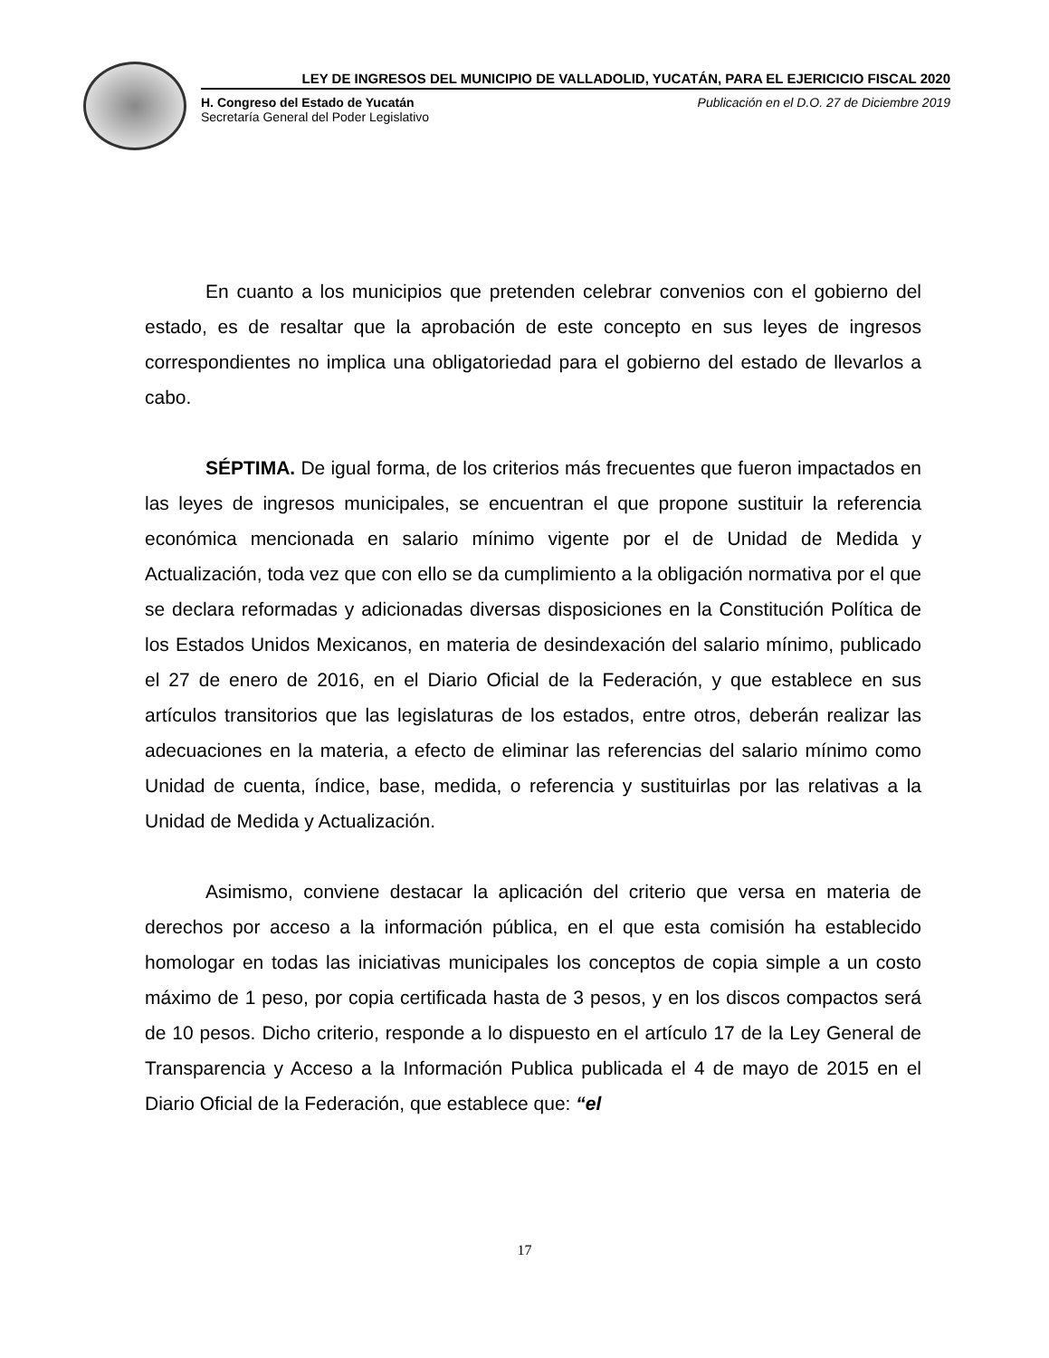LEY DE INGRESOS DEL MUNICIPIO DE VALLADOLID, YUCATÁN, PARA EL EJERICICIO FISCAL 2020
H. Congreso del Estado de Yucatán
Secretaría General del Poder Legislativo
Publicación en el D.O. 27 de Diciembre 2019
En cuanto a los municipios que pretenden celebrar convenios con el gobierno del estado, es de resaltar que la aprobación de este concepto en sus leyes de ingresos correspondientes no implica una obligatoriedad para el gobierno del estado de llevarlos a cabo.
SÉPTIMA. De igual forma, de los criterios más frecuentes que fueron impactados en las leyes de ingresos municipales, se encuentran el que propone sustituir la referencia económica mencionada en salario mínimo vigente por el de Unidad de Medida y Actualización, toda vez que con ello se da cumplimiento a la obligación normativa por el que se declara reformadas y adicionadas diversas disposiciones en la Constitución Política de los Estados Unidos Mexicanos, en materia de desindexación del salario mínimo, publicado el 27 de enero de 2016, en el Diario Oficial de la Federación, y que establece en sus artículos transitorios que las legislaturas de los estados, entre otros, deberán realizar las adecuaciones en la materia, a efecto de eliminar las referencias del salario mínimo como Unidad de cuenta, índice, base, medida, o referencia y sustituirlas por las relativas a la Unidad de Medida y Actualización.
Asimismo, conviene destacar la aplicación del criterio que versa en materia de derechos por acceso a la información pública, en el que esta comisión ha establecido homologar en todas las iniciativas municipales los conceptos de copia simple a un costo máximo de 1 peso, por copia certificada hasta de 3 pesos, y en los discos compactos será de 10 pesos. Dicho criterio, responde a lo dispuesto en el artículo 17 de la Ley General de Transparencia y Acceso a la Información Publica publicada el 4 de mayo de 2015 en el Diario Oficial de la Federación, que establece que: “el
17